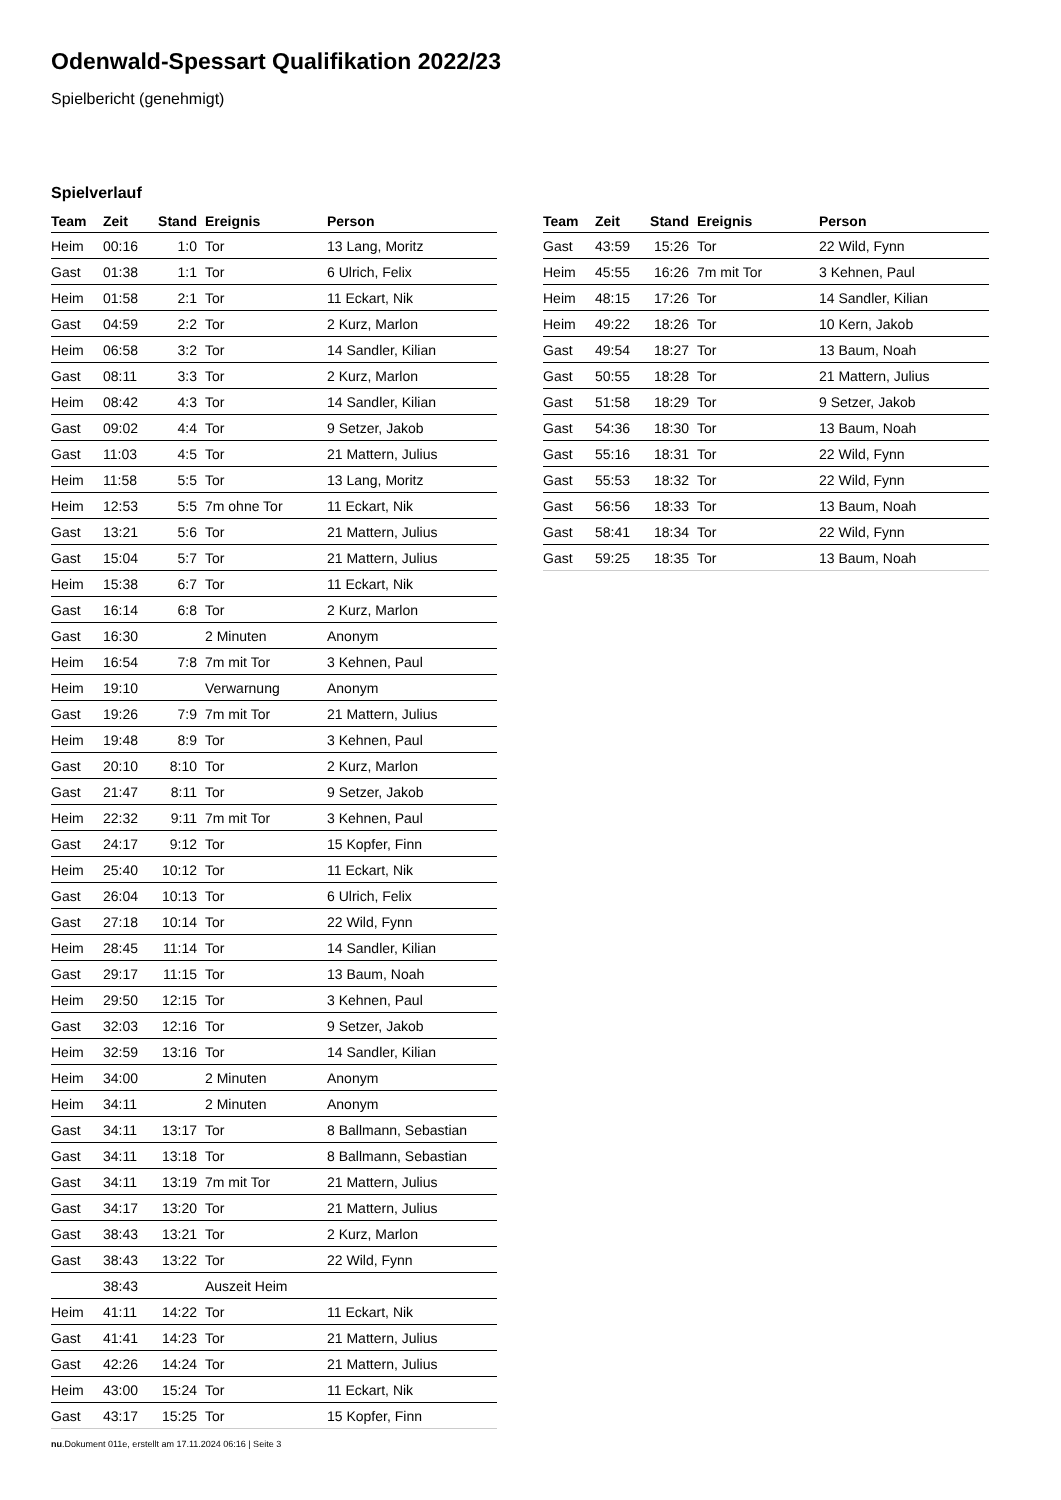Odenwald-Spessart Qualifikation 2022/23
Spielbericht (genehmigt)
Spielverlauf
| Team | Zeit | Stand | Ereignis | Person |
| --- | --- | --- | --- | --- |
| Heim | 00:16 | 1:0 | Tor | 13 Lang, Moritz |
| Gast | 01:38 | 1:1 | Tor | 6 Ulrich, Felix |
| Heim | 01:58 | 2:1 | Tor | 11 Eckart, Nik |
| Gast | 04:59 | 2:2 | Tor | 2 Kurz, Marlon |
| Heim | 06:58 | 3:2 | Tor | 14 Sandler, Kilian |
| Gast | 08:11 | 3:3 | Tor | 2 Kurz, Marlon |
| Heim | 08:42 | 4:3 | Tor | 14 Sandler, Kilian |
| Gast | 09:02 | 4:4 | Tor | 9 Setzer, Jakob |
| Gast | 11:03 | 4:5 | Tor | 21 Mattern, Julius |
| Heim | 11:58 | 5:5 | Tor | 13 Lang, Moritz |
| Heim | 12:53 | 5:5 | 7m ohne Tor | 11 Eckart, Nik |
| Gast | 13:21 | 5:6 | Tor | 21 Mattern, Julius |
| Gast | 15:04 | 5:7 | Tor | 21 Mattern, Julius |
| Heim | 15:38 | 6:7 | Tor | 11 Eckart, Nik |
| Gast | 16:14 | 6:8 | Tor | 2 Kurz, Marlon |
| Gast | 16:30 | | 2 Minuten | Anonym |
| Heim | 16:54 | 7:8 | 7m mit Tor | 3 Kehnen, Paul |
| Heim | 19:10 | | Verwarnung | Anonym |
| Gast | 19:26 | 7:9 | 7m mit Tor | 21 Mattern, Julius |
| Heim | 19:48 | 8:9 | Tor | 3 Kehnen, Paul |
| Gast | 20:10 | 8:10 | Tor | 2 Kurz, Marlon |
| Gast | 21:47 | 8:11 | Tor | 9 Setzer, Jakob |
| Heim | 22:32 | 9:11 | 7m mit Tor | 3 Kehnen, Paul |
| Gast | 24:17 | 9:12 | Tor | 15 Kopfer, Finn |
| Heim | 25:40 | 10:12 | Tor | 11 Eckart, Nik |
| Gast | 26:04 | 10:13 | Tor | 6 Ulrich, Felix |
| Gast | 27:18 | 10:14 | Tor | 22 Wild, Fynn |
| Heim | 28:45 | 11:14 | Tor | 14 Sandler, Kilian |
| Gast | 29:17 | 11:15 | Tor | 13 Baum, Noah |
| Heim | 29:50 | 12:15 | Tor | 3 Kehnen, Paul |
| Gast | 32:03 | 12:16 | Tor | 9 Setzer, Jakob |
| Heim | 32:59 | 13:16 | Tor | 14 Sandler, Kilian |
| Heim | 34:00 | | 2 Minuten | Anonym |
| Heim | 34:11 | | 2 Minuten | Anonym |
| Gast | 34:11 | 13:17 | Tor | 8 Ballmann, Sebastian |
| Gast | 34:11 | 13:18 | Tor | 8 Ballmann, Sebastian |
| Gast | 34:11 | 13:19 | 7m mit Tor | 21 Mattern, Julius |
| Gast | 34:17 | 13:20 | Tor | 21 Mattern, Julius |
| Gast | 38:43 | 13:21 | Tor | 2 Kurz, Marlon |
| Gast | 38:43 | 13:22 | Tor | 22 Wild, Fynn |
| | 38:43 | | Auszeit Heim | |
| Heim | 41:11 | 14:22 | Tor | 11 Eckart, Nik |
| Gast | 41:41 | 14:23 | Tor | 21 Mattern, Julius |
| Gast | 42:26 | 14:24 | Tor | 21 Mattern, Julius |
| Heim | 43:00 | 15:24 | Tor | 11 Eckart, Nik |
| Gast | 43:17 | 15:25 | Tor | 15 Kopfer, Finn |
| Team | Zeit | Stand | Ereignis | Person |
| --- | --- | --- | --- | --- |
| Gast | 43:59 | 15:26 | Tor | 22 Wild, Fynn |
| Heim | 45:55 | 16:26 | 7m mit Tor | 3 Kehnen, Paul |
| Heim | 48:15 | 17:26 | Tor | 14 Sandler, Kilian |
| Heim | 49:22 | 18:26 | Tor | 10 Kern, Jakob |
| Gast | 49:54 | 18:27 | Tor | 13 Baum, Noah |
| Gast | 50:55 | 18:28 | Tor | 21 Mattern, Julius |
| Gast | 51:58 | 18:29 | Tor | 9 Setzer, Jakob |
| Gast | 54:36 | 18:30 | Tor | 13 Baum, Noah |
| Gast | 55:16 | 18:31 | Tor | 22 Wild, Fynn |
| Gast | 55:53 | 18:32 | Tor | 22 Wild, Fynn |
| Gast | 56:56 | 18:33 | Tor | 13 Baum, Noah |
| Gast | 58:41 | 18:34 | Tor | 22 Wild, Fynn |
| Gast | 59:25 | 18:35 | Tor | 13 Baum, Noah |
nu.Dokument 011e, erstellt am 17.11.2024 06:16 | Seite 3